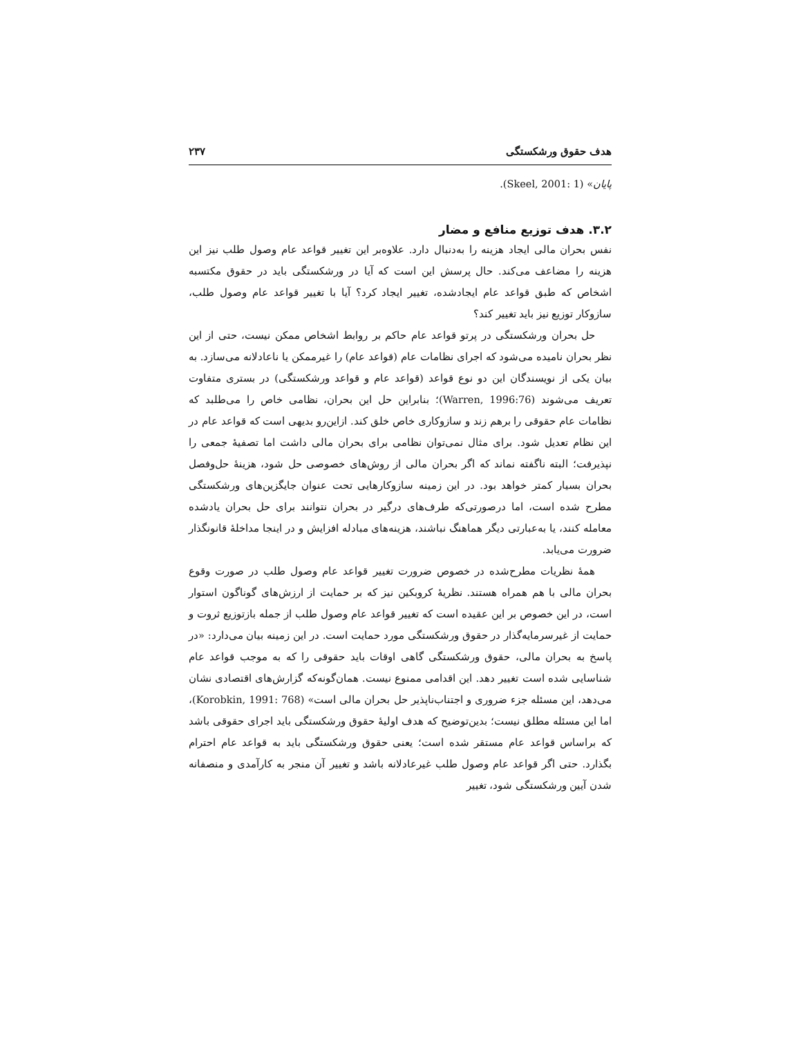هدف حقوق ورشکستگی ۲۳۷
پایان» (Skeel, 2001: 1).
۳.۲. هدف توزیع منافع و مضار
نفس بحران مالی ایجاد هزینه را به‌دنبال دارد. علاوه‌بر این تغییر قواعد عام وصول طلب نیز این هزینه را مضاعف می‌کند. حال پرسش این است که آیا در ورشکستگی باید در حقوق مکتسبه اشخاص که طبق قواعد عام ایجادشده، تغییر ایجاد کرد؟ آیا با تغییر قواعد عام وصول طلب، سازوکار توزیع نیز باید تغییر کند؟
حل بحران ورشکستگی در پرتو قواعد عام حاکم بر روابط اشخاص ممکن نیست، حتی از این نظر بحران نامیده می‌شود که اجرای نظامات عام (قواعد عام) را غیرممکن یا ناعادلانه می‌سازد. به بیان یکی از نویسندگان این دو نوع قواعد (قواعد عام و قواعد ورشکستگی) در بستری متفاوت تعریف می‌شوند (Warren, 1996:76)؛ بنابراین حل این بحران، نظامی خاص را می‌طلبد که نظامات عام حقوقی را برهم زند و سازوکاری خاص خلق کند. ازاین‌رو بدیهی است که قواعد عام در این نظام تعدیل شود. برای مثال نمی‌توان نظامی برای بحران مالی داشت اما تصفیهٔ جمعی را نپذیرفت؛ البته ناگفته نماند که اگر بحران مالی از روش‌های خصوصی حل شود، هزینهٔ حل‌وفصل بحران بسیار کمتر خواهد بود. در این زمینه سازوکارهایی تحت عنوان جایگزین‌های ورشکستگی مطرح شده است، اما درصورتی‌که طرف‌های درگیر در بحران نتوانند برای حل بحران یادشده معامله کنند، یا به‌عبارتی دیگر هماهنگ نباشند، هزینه‌های مبادله افزایش و در اینجا مداخلهٔ قانونگذار ضرورت می‌یابد.
همهٔ نظریات مطرح‌شده در خصوص ضرورت تغییر قواعد عام وصول طلب در صورت وقوع بحران مالی با هم همراه هستند. نظریهٔ کروبکین نیز که بر حمایت از ارزش‌های گوناگون استوار است، در این خصوص بر این عقیده است که تغییر قواعد عام وصول طلب از جمله بازتوزیع ثروت و حمایت از غیرسرمایه‌گذار در حقوق ورشکستگی مورد حمایت است. در این زمینه بیان می‌دارد: «در پاسخ به بحران مالی، حقوق ورشکستگی گاهی اوقات باید حقوقی را که به موجب قواعد عام شناسایی شده است تغییر دهد. این اقدامی ممنوع نیست. همان‌گونه‌که گزارش‌های اقتصادی نشان می‌دهد، این مسئله جزء ضروری و اجتناب‌ناپذیر حل بحران مالی است» (Korobkin, 1991: 768)، اما این مسئله مطلق نیست؛ بدین‌توضیح که هدف اولیهٔ حقوق ورشکستگی باید اجرای حقوقی باشد که براساس قواعد عام مستقر شده است؛ یعنی حقوق ورشکستگی باید به قواعد عام احترام بگذارد. حتی اگر قواعد عام وصول طلب غیرعادلانه باشد و تغییر آن منجر به کارآمدی و منصفانه شدن آیین ورشکستگی شود، تغییر